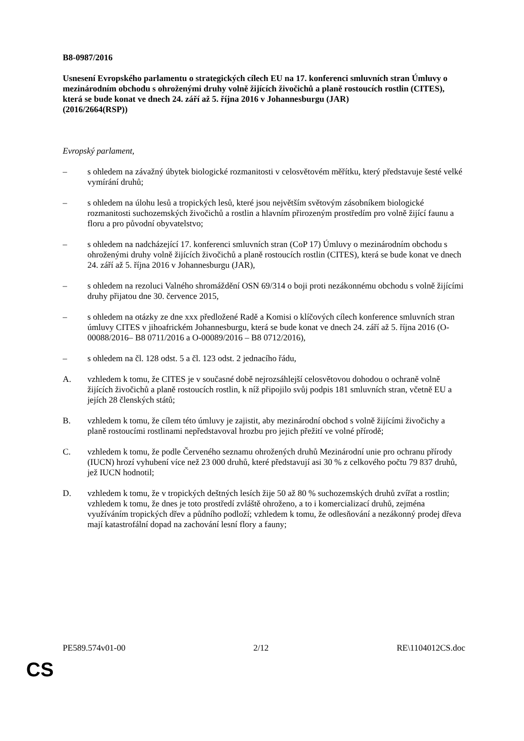B8-0987/2016
Usnesení Evropského parlamentu o strategických cílech EU na 17. konferenci smluvních stran Úmluvy o mezinárodním obchodu s ohroženými druhy volně žijících živočichů a planě rostoucích rostlin (CITES), která se bude konat ve dnech 24. září až 5. října 2016 v Johannesburgu (JAR)
(2016/2664(RSP))
Evropský parlament,
– s ohledem na závažný úbytek biologické rozmanitosti v celosvětovém měřítku, který představuje šesté velké vymírání druhů;
– s ohledem na úlohu lesů a tropických lesů, které jsou největším světovým zásobníkem biologické rozmanitosti suchozemských živočichů a rostlin a hlavním přirozeným prostředím pro volně žijící faunu a floru a pro původní obyvatelstvo;
– s ohledem na nadcházející 17. konferenci smluvních stran (CoP 17) Úmluvy o mezinárodním obchodu s ohroženými druhy volně žijících živočichů a planě rostoucích rostlin (CITES), která se bude konat ve dnech 24. září až 5. října 2016 v Johannesburgu (JAR),
– s ohledem na rezoluci Valného shromáždění OSN 69/314 o boji proti nezákonnému obchodu s volně žijícími druhy přijatou dne 30. července 2015,
– s ohledem na otázky ze dne xxx předložené Radě a Komisi o klíčových cílech konference smluvních stran úmluvy CITES v jihoafrickém Johannesburgu, která se bude konat ve dnech 24. září až 5. října 2016 (O-00088/2016– B8 0711/2016 a O-00089/2016 – B8 0712/2016),
– s ohledem na čl. 128 odst. 5 a čl. 123 odst. 2 jednacího řádu,
A. vzhledem k tomu, že CITES je v současné době nejrozsáhlejší celosvětovou dohodou o ochraně volně žijících živočichů a planě rostoucích rostlin, k níž připojilo svůj podpis 181 smluvních stran, včetně EU a jejích 28 členských států;
B. vzhledem k tomu, že cílem této úmluvy je zajistit, aby mezinárodní obchod s volně žijícími živočichy a planě rostoucími rostlinami nepředstavoval hrozbu pro jejich přežití ve volné přírodě;
C. vzhledem k tomu, že podle Červeného seznamu ohrožených druhů Mezinárodní unie pro ochranu přírody (IUCN) hrozí vyhubení více než 23 000 druhů, které představují asi 30 % z celkového počtu 79 837 druhů, jež IUCN hodnotil;
D. vzhledem k tomu, že v tropických deštných lesích žije 50 až 80 % suchozemských druhů zvířat a rostlin; vzhledem k tomu, že dnes je toto prostředí zvláště ohroženo, a to i komercializací druhů, zejména využíváním tropických dřev a půdního podloží; vzhledem k tomu, že odlesňování a nezákonný prodej dřeva mají katastrofální dopad na zachování lesní flory a fauny;
PE589.574v01-00 2/12 RE\1104012CS.doc
CS